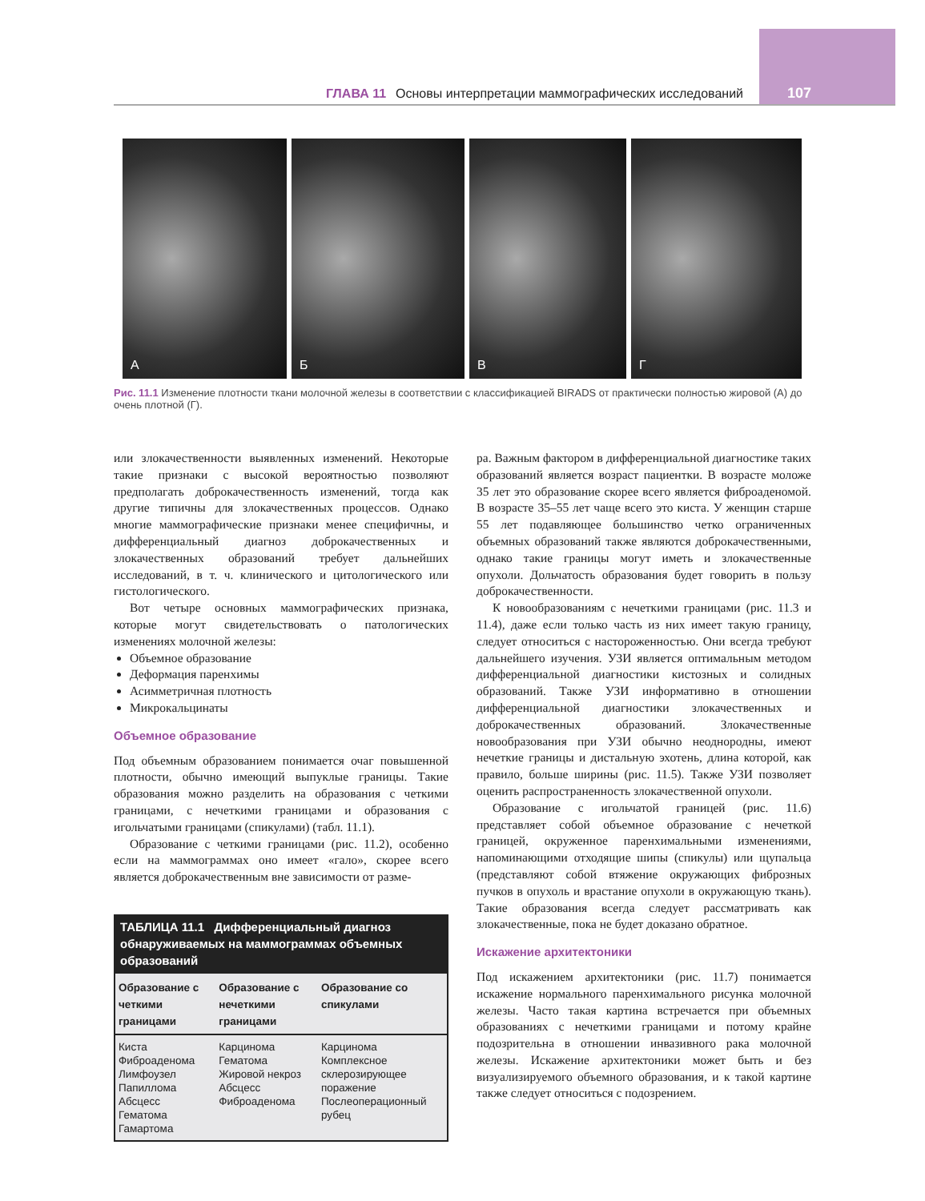ГЛАВА 11 Основы интерпретации маммографических исследований 107
А Б В Г
Рис. 11.1 Изменение плотности ткани молочной железы в соответствии с классификацией BIRADS от практически полностью жировой (А) до очень плотной (Г).
или злокачественности выявленных изменений. Некоторые такие признаки с высокой вероятностью позволяют предполагать доброкачественность изменений, тогда как другие типичны для злокачественных процессов. Однако многие маммографические признаки менее специфичны, и дифференциальный диагноз доброкачественных и злокачественных образований требует дальнейших исследований, в т. ч. клинического и цитологического или гистологического.
Вот четыре основных маммографических признака, которые могут свидетельствовать о патологических изменениях молочной железы:
Объемное образование
Деформация паренхимы
Асимметричная плотность
Микрокальцинаты
Объемное образование
Под объемным образованием понимается очаг повышенной плотности, обычно имеющий выпуклые границы. Такие образования можно разделить на образования с четкими границами, с нечеткими границами и образования с игольчатыми границами (спикулами) (табл. 11.1).
Образование с четкими границами (рис. 11.2), особенно если на маммограммах оно имеет «гало», скорее всего является доброкачественным вне зависимости от разме-
| ТАБЛИЦА 11.1 Дифференциальный диагноз обнаруживаемых на маммограммах объемных образований | | |
| --- | --- | --- |
| Образование с четкими границами | Образование с нечеткими границами | Образование со спикулами |
| Киста Фиброаденома Лимфоузел Папиллома Абсцесс Гематома Гамартома | Карцинома Гематома Жировой некроз Абсцесс Фиброаденома | Карцинома Комплексное склерозирующее поражение Послеоперационный рубец |
ра. Важным фактором в дифференциальной диагностике таких образований является возраст пациентки. В возрасте моложе 35 лет это образование скорее всего является фиброаденомой. В возрасте 35–55 лет чаще всего это киста. У женщин старше 55 лет подавляющее большинство четко ограниченных объемных образований также являются доброкачественными, однако такие границы могут иметь и злокачественные опухоли. Дольчатость образования будет говорить в пользу доброкачественности.
К новообразованиям с нечеткими границами (рис. 11.3 и 11.4), даже если только часть из них имеет такую границу, следует относиться с настороженностью. Они всегда требуют дальнейшего изучения. УЗИ является оптимальным методом дифференциальной диагностики кистозных и солидных образований. Также УЗИ информативно в отношении дифференциальной диагностики злокачественных и доброкачественных образований. Злокачественные новообразования при УЗИ обычно неоднородны, имеют нечеткие границы и дистальную эхотень, длина которой, как правило, больше ширины (рис. 11.5). Также УЗИ позволяет оценить распространенность злокачественной опухоли.
Образование с игольчатой границей (рис. 11.6) представляет собой объемное образование с нечеткой границей, окруженное паренхимальными изменениями, напоминающими отходящие шипы (спикулы) или щупальца (представляют собой втяжение окружающих фиброзных пучков в опухоль и врастание опухоли в окружающую ткань). Такие образования всегда следует рассматривать как злокачественные, пока не будет доказано обратное.
Искажение архитектоники
Под искажением архитектоники (рис. 11.7) понимается искажение нормального паренхимального рисунка молочной железы. Часто такая картина встречается при объемных образованиях с нечеткими границами и потому крайне подозрительна в отношении инвазивного рака молочной железы. Искажение архитектоники может быть и без визуализируемого объемного образования, и к такой картине также следует относиться с подозрением.